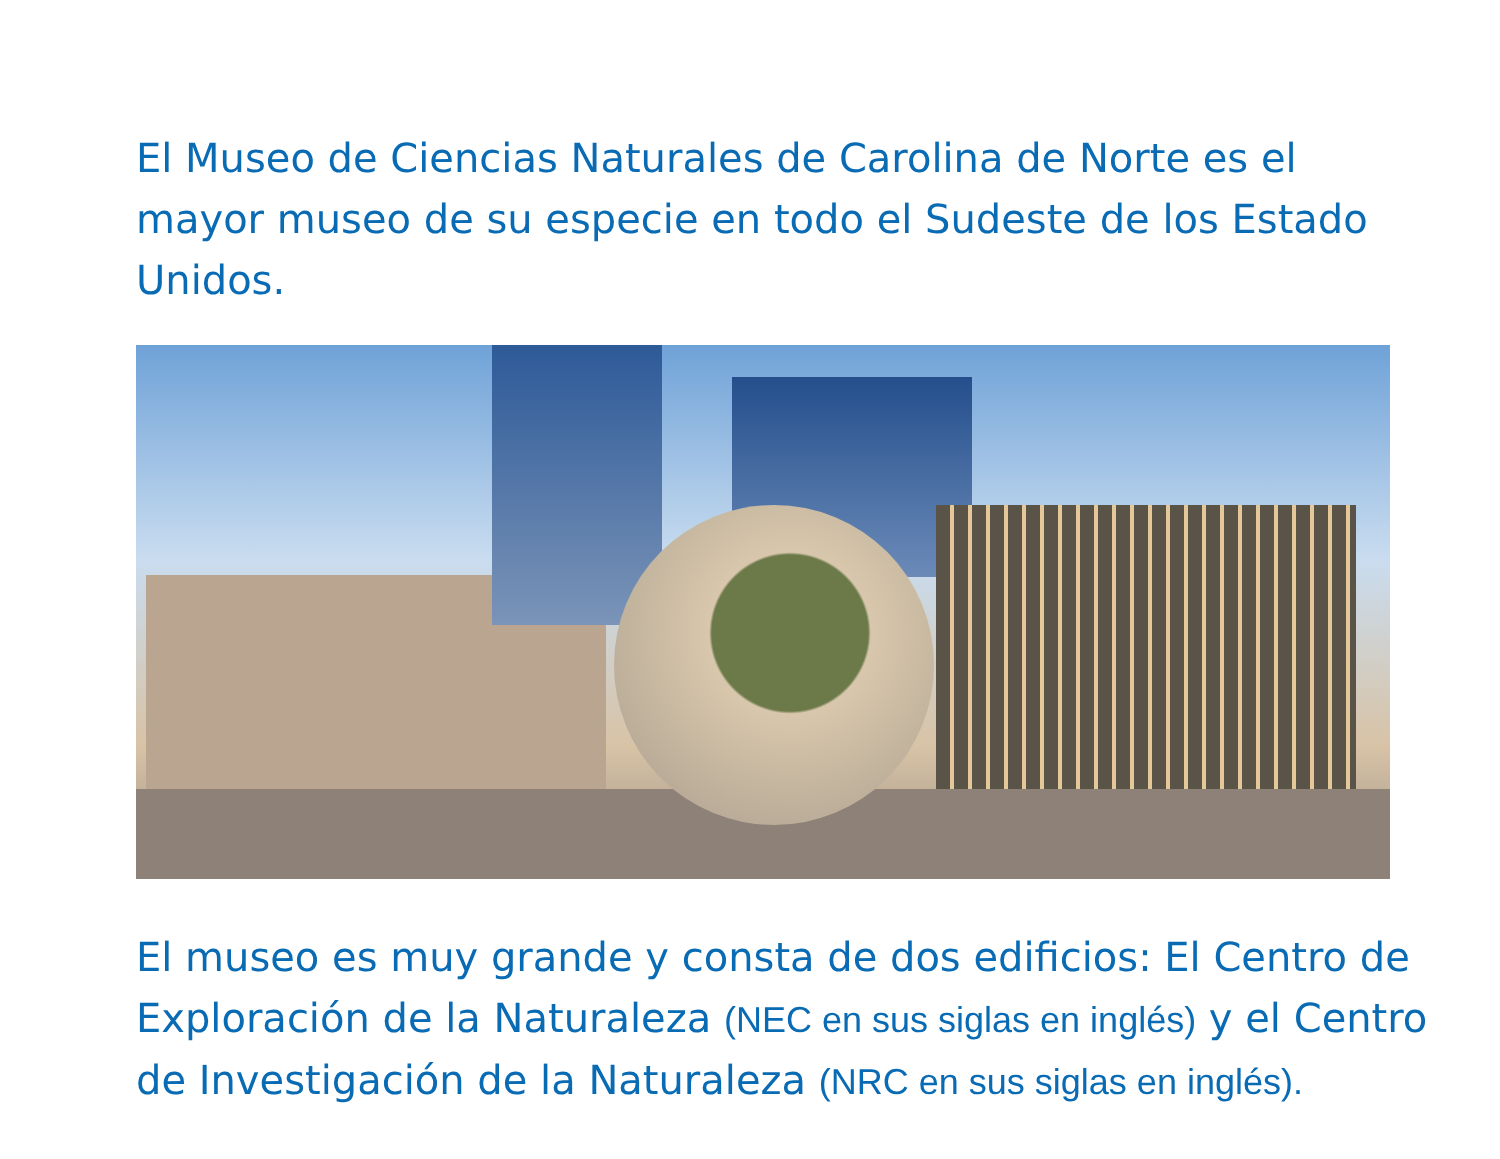El Museo de Ciencias Naturales de Carolina de Norte es el mayor museo de su especie en todo el Sudeste de los Estado Unidos.
El museo es muy grande y consta de dos edificios: El Centro de Exploración de la Naturaleza (NEC en sus siglas en inglés) y el Centro de Investigación de la Naturaleza (NRC en sus siglas en inglés).